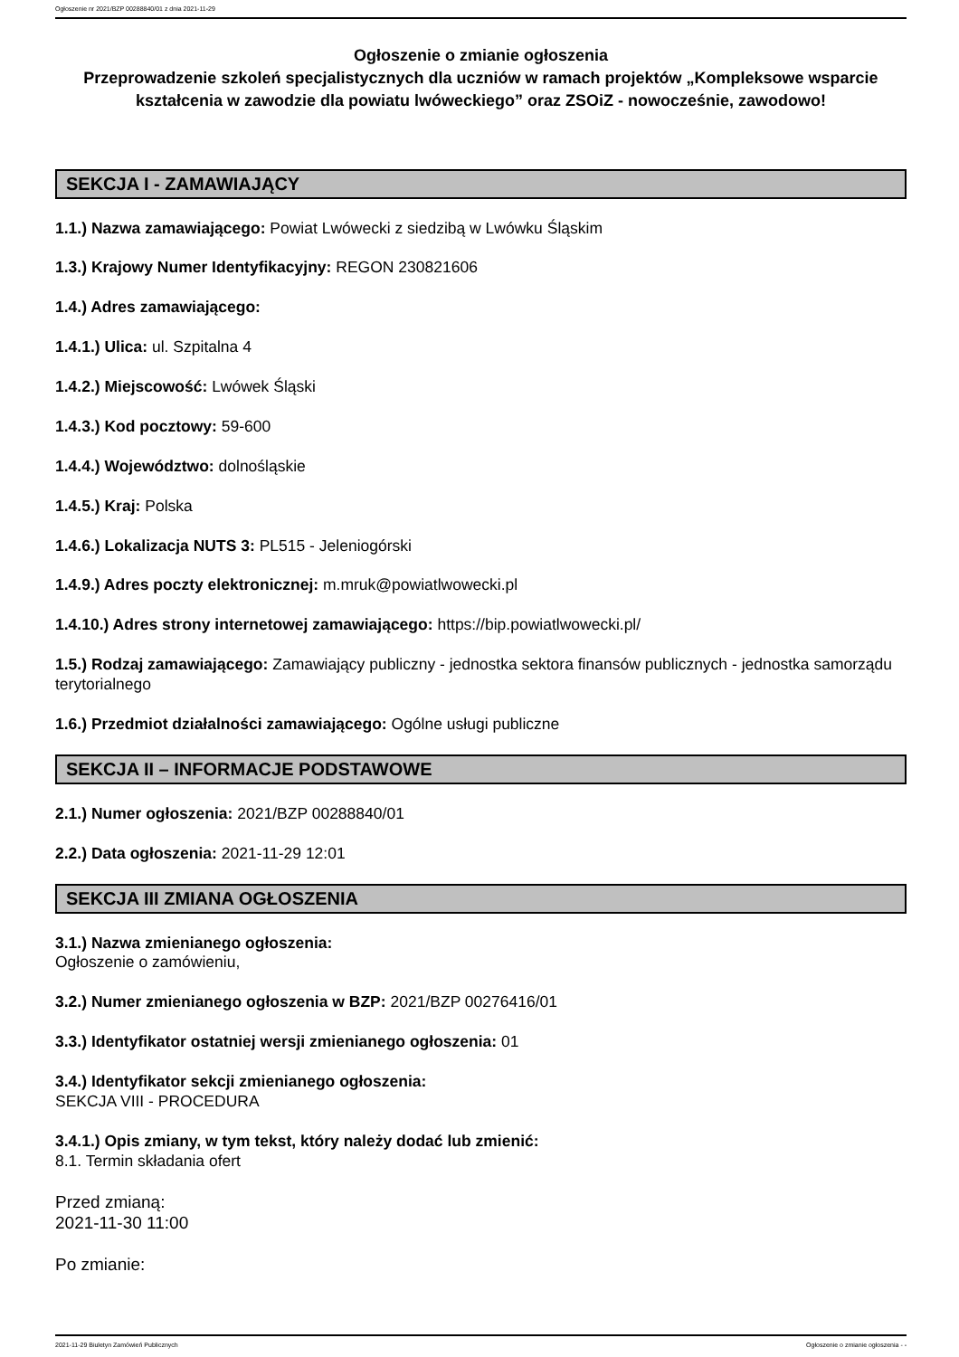Ogłoszenie nr 2021/BZP 00288840/01 z dnia 2021-11-29
Ogłoszenie o zmianie ogłoszenia
Przeprowadzenie szkoleń specjalistycznych dla uczniów w ramach projektów „Kompleksowe wsparcie kształcenia w zawodzie dla powiatu lwóweckiego” oraz ZSOiZ - nowocześnie, zawodowo!
SEKCJA I - ZAMAWIAJĄCY
1.1.) Nazwa zamawiającego: Powiat Lwówecki z siedzibą w Lwówku Śląskim
1.3.) Krajowy Numer Identyfikacyjny: REGON 230821606
1.4.) Adres zamawiającego:
1.4.1.) Ulica: ul. Szpitalna 4
1.4.2.) Miejscowość: Lwówek Śląski
1.4.3.) Kod pocztowy: 59-600
1.4.4.) Województwo: dolnośląskie
1.4.5.) Kraj: Polska
1.4.6.) Lokalizacja NUTS 3: PL515 - Jeleniogórski
1.4.9.) Adres poczty elektronicznej: m.mruk@powiatlwowecki.pl
1.4.10.) Adres strony internetowej zamawiającego: https://bip.powiatlwowecki.pl/
1.5.) Rodzaj zamawiającego: Zamawiający publiczny - jednostka sektora finansów publicznych - jednostka samorządu terytorialnego
1.6.) Przedmiot działalności zamawiającego: Ogólne usługi publiczne
SEKCJA II – INFORMACJE PODSTAWOWE
2.1.) Numer ogłoszenia: 2021/BZP 00288840/01
2.2.) Data ogłoszenia: 2021-11-29 12:01
SEKCJA III ZMIANA OGŁOSZENIA
3.1.) Nazwa zmienianego ogłoszenia:
Ogłoszenie o zamówieniu,
3.2.) Numer zmienianego ogłoszenia w BZP: 2021/BZP 00276416/01
3.3.) Identyfikator ostatniej wersji zmienianego ogłoszenia: 01
3.4.) Identyfikator sekcji zmienianego ogłoszenia:
SEKCJA VIII - PROCEDURA
3.4.1.) Opis zmiany, w tym tekst, który należy dodać lub zmienić:
8.1. Termin składania ofert
Przed zmianą:
2021-11-30 11:00
Po zmianie:
2021-11-29 Biuletyn Zamówień Publicznych Ogłoszenie o zmianie ogłoszenia - -